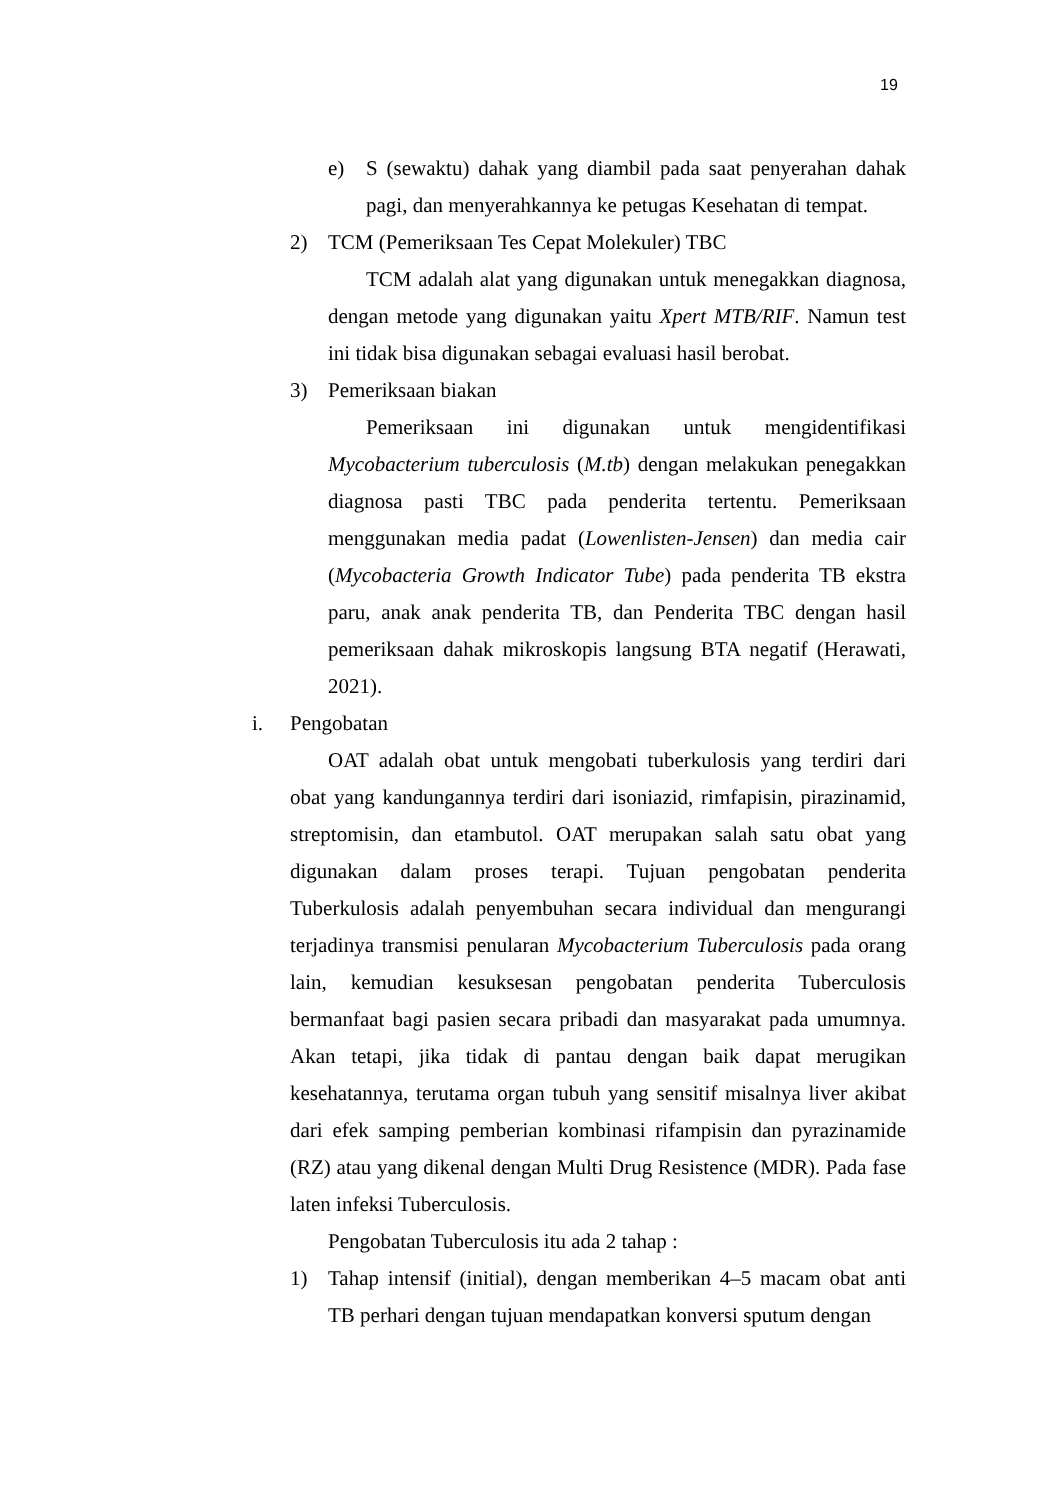19
e) S (sewaktu) dahak yang diambil pada saat penyerahan dahak pagi, dan menyerahkannya ke petugas Kesehatan di tempat.
2) TCM (Pemeriksaan Tes Cepat Molekuler) TBC
TCM adalah alat yang digunakan untuk menegakkan diagnosa, dengan metode yang digunakan yaitu Xpert MTB/RIF. Namun test ini tidak bisa digunakan sebagai evaluasi hasil berobat.
3) Pemeriksaan biakan
Pemeriksaan ini digunakan untuk mengidentifikasi Mycobacterium tuberculosis (M.tb) dengan melakukan penegakkan diagnosa pasti TBC pada penderita tertentu. Pemeriksaan menggunakan media padat (Lowenlisten-Jensen) dan media cair (Mycobacteria Growth Indicator Tube) pada penderita TB ekstra paru, anak anak penderita TB, dan Penderita TBC dengan hasil pemeriksaan dahak mikroskopis langsung BTA negatif (Herawati, 2021).
i. Pengobatan
OAT adalah obat untuk mengobati tuberkulosis yang terdiri dari obat yang kandungannya terdiri dari isoniazid, rimfapisin, pirazinamid, streptomisin, dan etambutol. OAT merupakan salah satu obat yang digunakan dalam proses terapi. Tujuan pengobatan penderita Tuberkulosis adalah penyembuhan secara individual dan mengurangi terjadinya transmisi penularan Mycobacterium Tuberculosis pada orang lain, kemudian kesuksesan pengobatan penderita Tuberculosis bermanfaat bagi pasien secara pribadi dan masyarakat pada umumnya. Akan tetapi, jika tidak di pantau dengan baik dapat merugikan kesehatannya, terutama organ tubuh yang sensitif misalnya liver akibat dari efek samping pemberian kombinasi rifampisin dan pyrazinamide (RZ) atau yang dikenal dengan Multi Drug Resistence (MDR). Pada fase laten infeksi Tuberculosis.
Pengobatan Tuberculosis itu ada 2 tahap :
1) Tahap intensif (initial), dengan memberikan 4–5 macam obat anti TB perhari dengan tujuan mendapatkan konversi sputum dengan